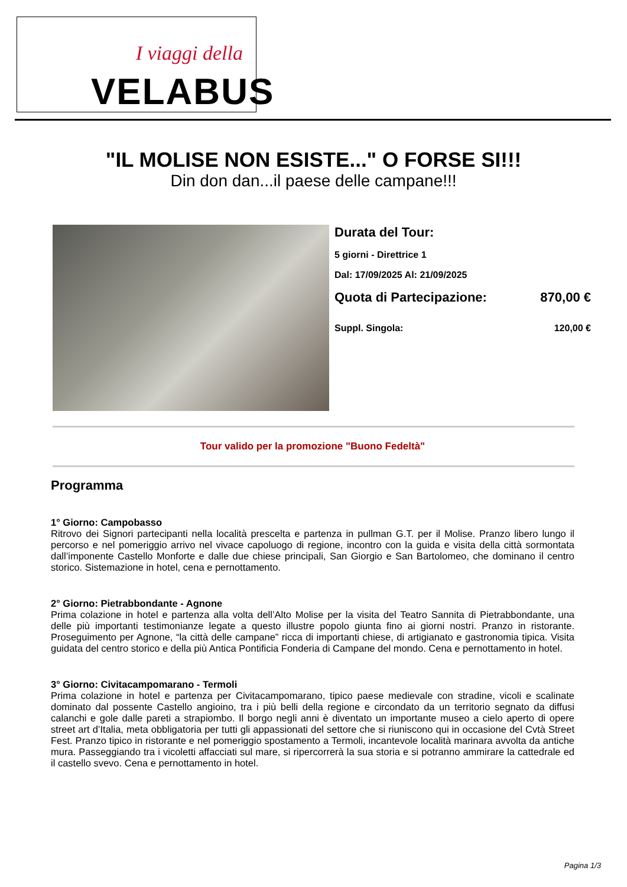I viaggi della
VELABUS
"IL MOLISE NON ESISTE..." O FORSE SI!!!
Din don dan...il paese delle campane!!!
Durata del Tour:
5 giorni - Direttrice 1
Dal: 17/09/2025 Al: 21/09/2025
Quota di Partecipazione: 870,00 €
Suppl. Singola: 120,00 €
Tour valido per la promozione "Buono Fedeltà"
Programma
1° Giorno: Campobasso
Ritrovo dei Signori partecipanti nella località prescelta e partenza in pullman G.T. per il Molise. Pranzo libero lungo il percorso e nel pomeriggio arrivo nel vivace capoluogo di regione, incontro con la guida e visita della città sormontata dall’imponente Castello Monforte e dalle due chiese principali, San Giorgio e San Bartolomeo, che dominano il centro storico. Sistemazione in hotel, cena e pernottamento.
2° Giorno: Pietrabbondante - Agnone
Prima colazione in hotel e partenza alla volta dell’Alto Molise per la visita del Teatro Sannita di Pietrabbondante, una delle più importanti testimonianze legate a questo illustre popolo giunta fino ai giorni nostri. Pranzo in ristorante. Proseguimento per Agnone, “la città delle campane” ricca di importanti chiese, di artigianato e gastronomia tipica. Visita guidata del centro storico e della più Antica Pontificia Fonderia di Campane del mondo. Cena e pernottamento in hotel.
3° Giorno: Civitacampomarano - Termoli
Prima colazione in hotel e partenza per Civitacampomarano, tipico paese medievale con stradine, vicoli e scalinate dominato dal possente Castello angioino, tra i più belli della regione e circondato da un territorio segnato da diffusi calanchi e gole dalle pareti a strapiombo. Il borgo negli anni è diventato un importante museo a cielo aperto di opere street art d’Italia, meta obbligatoria per tutti gli appassionati del settore che si riuniscono qui in occasione del Cvtà Street Fest. Pranzo tipico in ristorante e nel pomeriggio spostamento a Termoli, incantevole località marinara avvolta da antiche mura. Passeggiando tra i vicoletti affacciati sul mare, si ripercorrerà la sua storia e si potranno ammirare la cattedrale ed il castello svevo. Cena e pernottamento in hotel.
Pagina 1/3